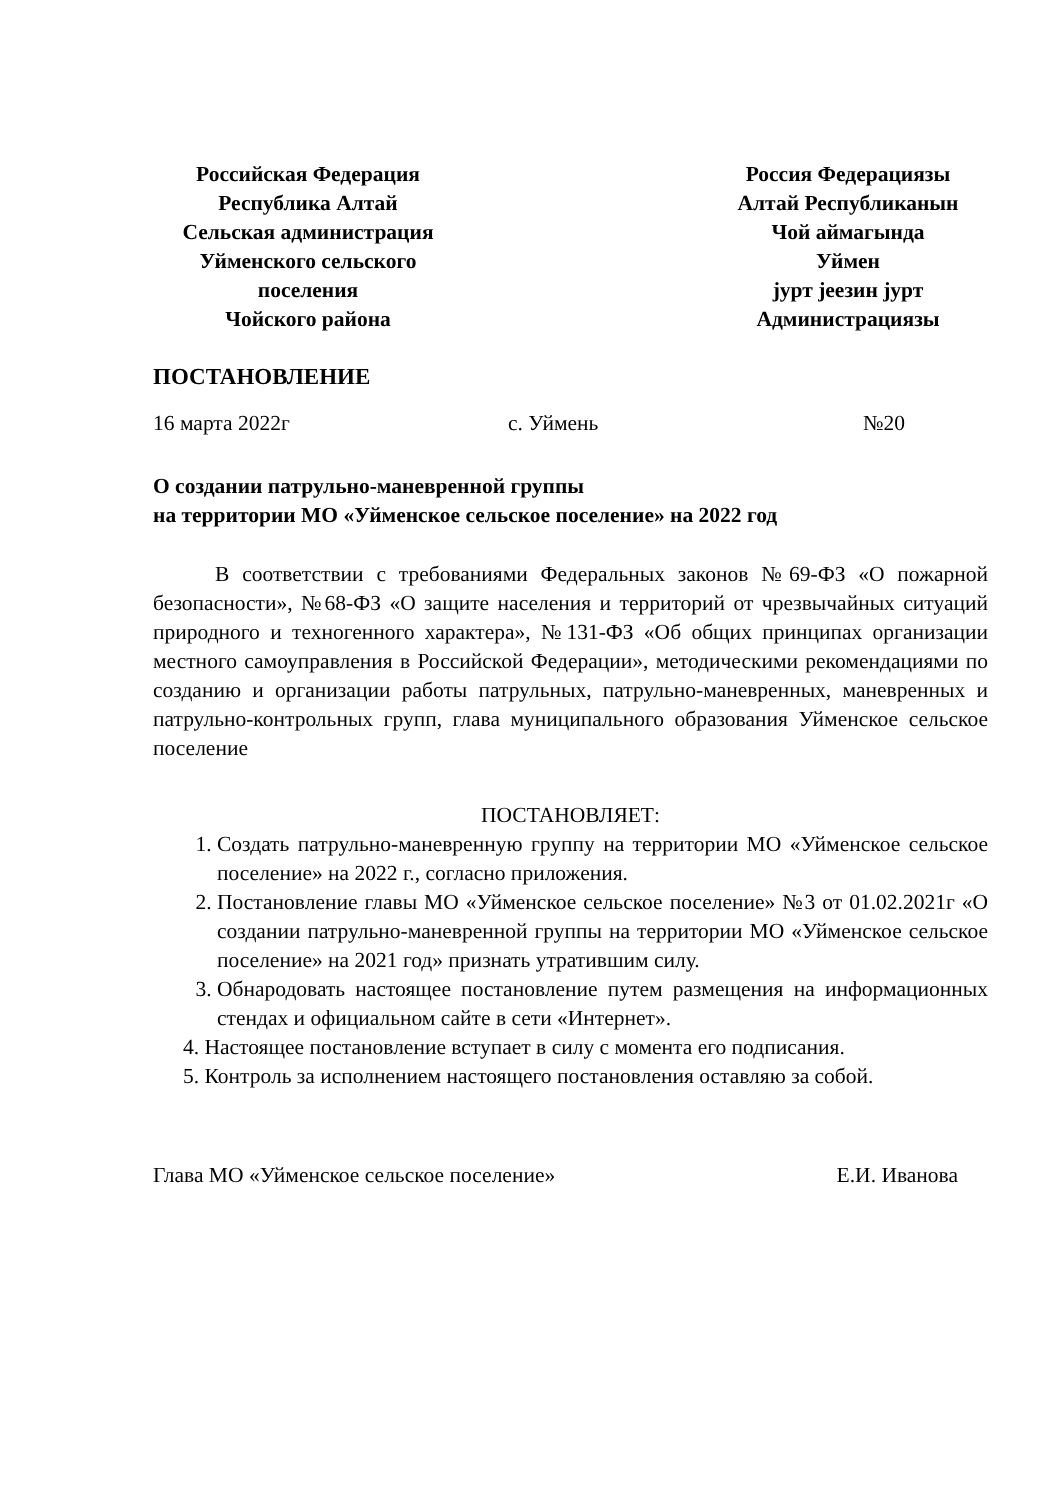Российская Федерация
Республика Алтай
Сельская администрация
Уйменского сельского
поселения
Чойского района
Россия Федерациязы
Алтай Республиканын
Чой аймагында
Уймен
јурт јеезин јурт
Администрациязы
ПОСТАНОВЛЕНИЕ
16 марта 2022г с. Уймень №20
О создании патрульно-маневренной группы
на территории МО «Уйменское сельское поселение» на 2022 год
В соответствии с требованиями Федеральных законов №69-ФЗ «О пожарной безопасности», №68-ФЗ «О защите населения и территорий от чрезвычайных ситуаций природного и техногенного характера», №131-ФЗ «Об общих принципах организации местного самоуправления в Российской Федерации», методическими рекомендациями по созданию и организации работы патрульных, патрульно-маневренных, маневренных и патрульно-контрольных групп, глава муниципального образования Уйменское сельское поселение
ПОСТАНОВЛЯЕТ:
1. Создать патрульно-маневренную группу на территории МО «Уйменское сельское поселение» на 2022 г., согласно приложения.
2. Постановление главы МО «Уйменское сельское поселение» №3 от 01.02.2021г «О создании патрульно-маневренной группы на территории МО «Уйменское сельское поселение» на 2021 год» признать утратившим силу.
3. Обнародовать настоящее постановление путем размещения на информационных стендах и официальном сайте в сети «Интернет».
4. Настоящее постановление вступает в силу с момента его подписания.
5. Контроль за исполнением настоящего постановления оставляю за собой.
Глава МО «Уйменское сельское поселение» Е.И. Иванова